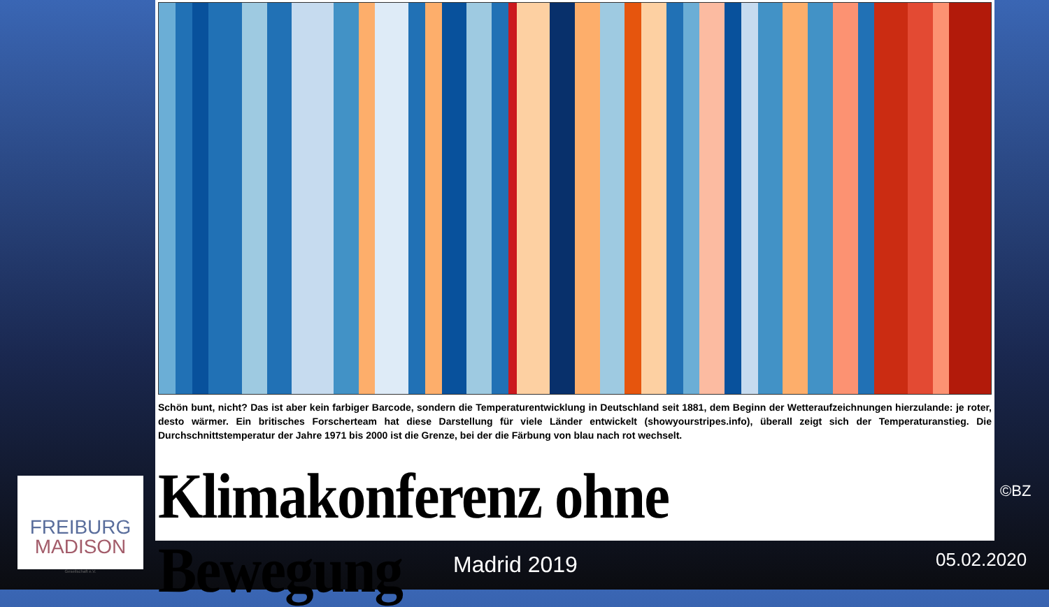Schön bunt, nicht? Das ist aber kein farbiger Barcode, sondern die Temperaturentwicklung in Deutschland seit 1881, dem Beginn der Wetteraufzeichnungen hierzulande: je roter, desto wärmer. Ein britisches Forscherteam hat diese Darstellung für viele Länder entwickelt (showyourstripes.info), überall zeigt sich der Temperaturanstieg. Die Durchschnittstemperatur der Jahre 1971 bis 2000 ist die Grenze, bei der die Färbung von blau nach rot wechselt.
Klimakonferenz ohne Bewegung
FREIBURG
MADISON
Gesellschaft e.V.
©BZ
Madrid 2019 05.02.2020